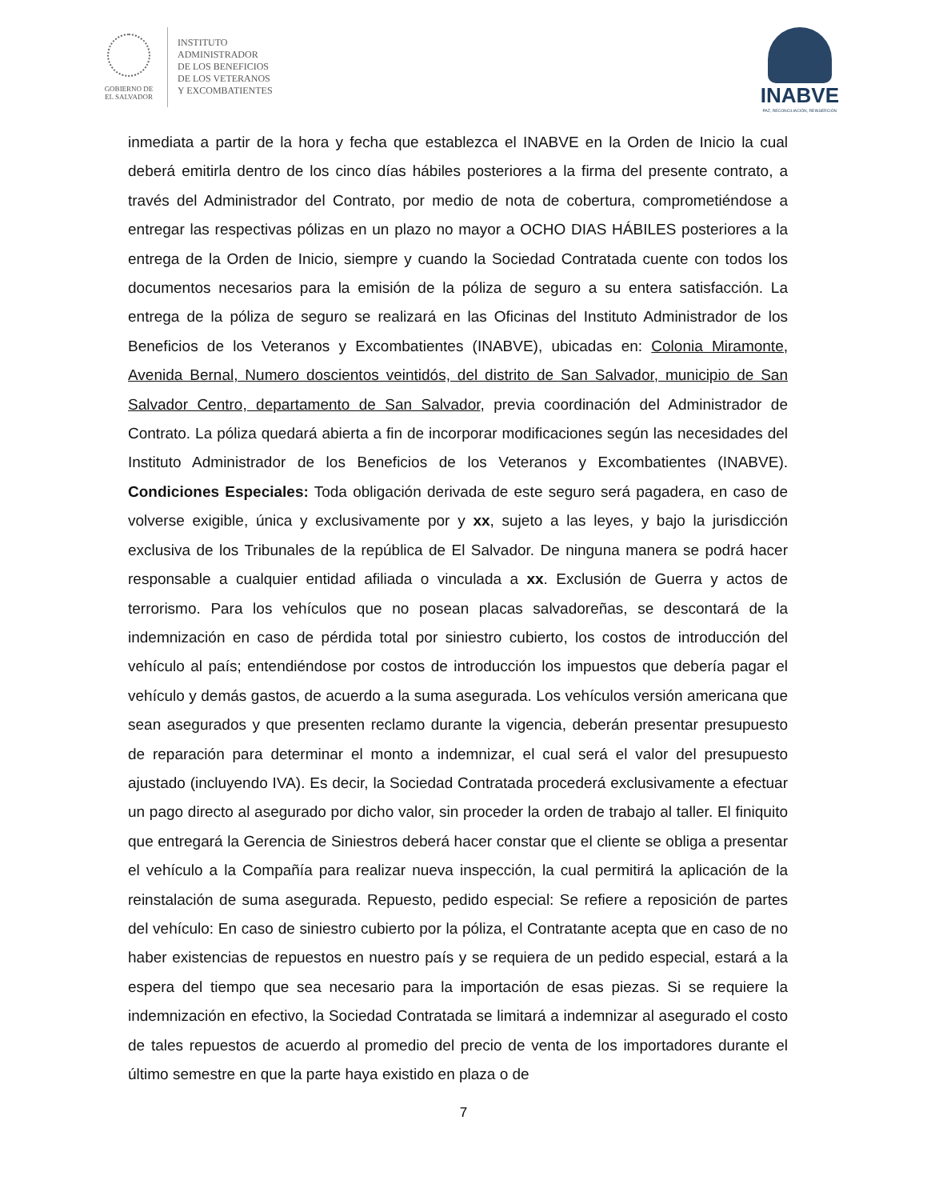GOBIERNO DE
EL SALVADOR
INSTITUTO
ADMINISTRADOR
DE LOS BENEFICIOS
DE LOS VETERANOS
Y EXCOMBATIENTES
INABVE
PAZ, RECONCILIACIÓN, REINSERCIÓN
inmediata a partir de la hora y fecha que establezca el INABVE en la Orden de Inicio la cual deberá emitirla dentro de los cinco días hábiles posteriores a la firma del presente contrato, a través del Administrador del Contrato, por medio de nota de cobertura, comprometiéndose a entregar las respectivas pólizas en un plazo no mayor a OCHO DIAS HÁBILES posteriores a la entrega de la Orden de Inicio, siempre y cuando la Sociedad Contratada cuente con todos los documentos necesarios para la emisión de la póliza de seguro a su entera satisfacción. La entrega de la póliza de seguro se realizará en las Oficinas del Instituto Administrador de los Beneficios de los Veteranos y Excombatientes (INABVE), ubicadas en: Colonia Miramonte, Avenida Bernal, Numero doscientos veintidós, del distrito de San Salvador, municipio de San Salvador Centro, departamento de San Salvador, previa coordinación del Administrador de Contrato. La póliza quedará abierta a fin de incorporar modificaciones según las necesidades del Instituto Administrador de los Beneficios de los Veteranos y Excombatientes (INABVE). Condiciones Especiales: Toda obligación derivada de este seguro será pagadera, en caso de volverse exigible, única y exclusivamente por y xx, sujeto a las leyes, y bajo la jurisdicción exclusiva de los Tribunales de la república de El Salvador. De ninguna manera se podrá hacer responsable a cualquier entidad afiliada o vinculada a xx. Exclusión de Guerra y actos de terrorismo. Para los vehículos que no posean placas salvadoreñas, se descontará de la indemnización en caso de pérdida total por siniestro cubierto, los costos de introducción del vehículo al país; entendiéndose por costos de introducción los impuestos que debería pagar el vehículo y demás gastos, de acuerdo a la suma asegurada. Los vehículos versión americana que sean asegurados y que presenten reclamo durante la vigencia, deberán presentar presupuesto de reparación para determinar el monto a indemnizar, el cual será el valor del presupuesto ajustado (incluyendo IVA). Es decir, la Sociedad Contratada procederá exclusivamente a efectuar un pago directo al asegurado por dicho valor, sin proceder la orden de trabajo al taller. El finiquito que entregará la Gerencia de Siniestros deberá hacer constar que el cliente se obliga a presentar el vehículo a la Compañía para realizar nueva inspección, la cual permitirá la aplicación de la reinstalación de suma asegurada. Repuesto, pedido especial: Se refiere a reposición de partes del vehículo: En caso de siniestro cubierto por la póliza, el Contratante acepta que en caso de no haber existencias de repuestos en nuestro país y se requiera de un pedido especial, estará a la espera del tiempo que sea necesario para la importación de esas piezas. Si se requiere la indemnización en efectivo, la Sociedad Contratada se limitará a indemnizar al asegurado el costo de tales repuestos de acuerdo al promedio del precio de venta de los importadores durante el último semestre en que la parte haya existido en plaza o de
7